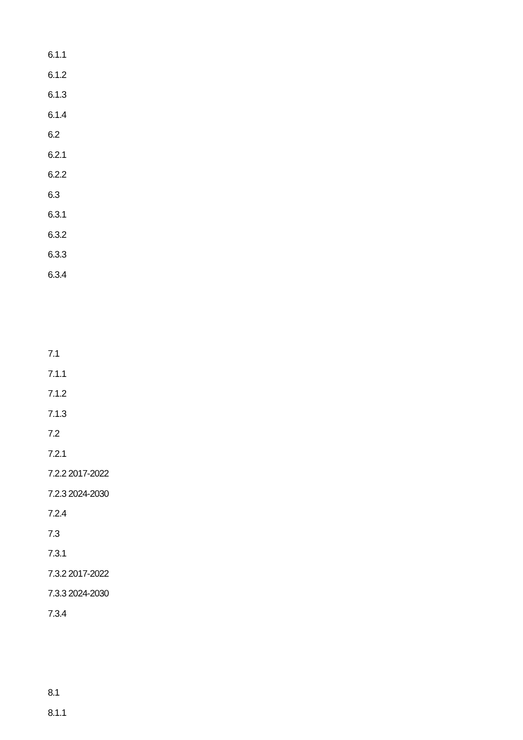6.1.1
6.1.2
6.1.3
6.1.4
6.2
6.2.1
6.2.2
6.3
6.3.1
6.3.2
6.3.3
6.3.4
7.1
7.1.1
7.1.2
7.1.3
7.2
7.2.1
7.2.2 2017-2022
7.2.3 2024-2030
7.2.4
7.3
7.3.1
7.3.2 2017-2022
7.3.3 2024-2030
7.3.4
8.1
8.1.1